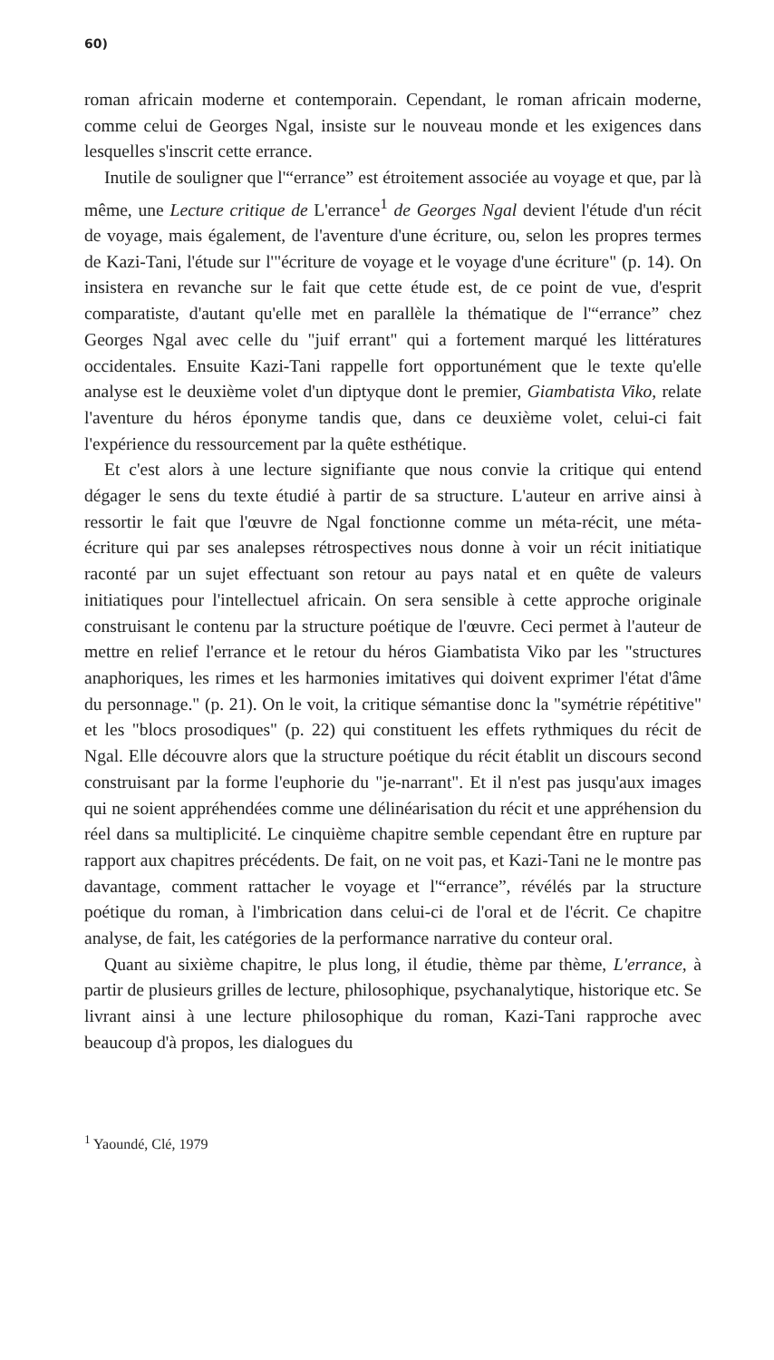60)
roman africain moderne et contemporain. Cependant, le roman africain moderne, comme celui de Georges Ngal, insiste sur le nouveau monde et les exigences dans lesquelles s'inscrit cette errance.
Inutile de souligner que l'“errance” est étroitement associée au voyage et que, par là même, une Lecture critique de L'errance<sup>1</sup> de Georges Ngal devient l'étude d'un récit de voyage, mais également, de l'aventure d'une écriture, ou, selon les propres termes de Kazi-Tani, l'étude sur l'"écriture de voyage et le voyage d'une écriture" (p. 14). On insistera en revanche sur le fait que cette étude est, de ce point de vue, d'esprit comparatiste, d'autant qu'elle met en parallèle la thématique de l'“errance” chez Georges Ngal avec celle du "juif errant" qui a fortement marqué les littératures occidentales. Ensuite Kazi-Tani rappelle fort opportunément que le texte qu'elle analyse est le deuxième volet d'un diptyque dont le premier, Giambatista Viko, relate l'aventure du héros éponyme tandis que, dans ce deuxième volet, celui-ci fait l'expérience du ressourcement par la quête esthétique.
Et c'est alors à une lecture signifiante que nous convie la critique qui entend dégager le sens du texte étudié à partir de sa structure. L'auteur en arrive ainsi à ressortir le fait que l'œuvre de Ngal fonctionne comme un méta-récit, une méta-écriture qui par ses analepses rétrospectives nous donne à voir un récit initiatique raconté par un sujet effectuant son retour au pays natal et en quête de valeurs initiatiques pour l'intellectuel africain. On sera sensible à cette approche originale construisant le contenu par la structure poétique de l'œuvre. Ceci permet à l'auteur de mettre en relief l'errance et le retour du héros Giambatista Viko par les "structures anaphoriques, les rimes et les harmonies imitatives qui doivent exprimer l'état d'âme du personnage." (p. 21). On le voit, la critique sémantise donc la "symétrie répétitive" et les "blocs prosodiques" (p. 22) qui constituent les effets rythmiques du récit de Ngal. Elle découvre alors que la structure poétique du récit établit un discours second construisant par la forme l'euphorie du "je-narrant". Et il n'est pas jusqu'aux images qui ne soient appréhendées comme une délinéarisation du récit et une appréhension du réel dans sa multiplicité. Le cinquième chapitre semble cependant être en rupture par rapport aux chapitres précédents. De fait, on ne voit pas, et Kazi-Tani ne le montre pas davantage, comment rattacher le voyage et l'“errance”, révélés par la structure poétique du roman, à l'imbrication dans celui-ci de l'oral et de l'écrit. Ce chapitre analyse, de fait, les catégories de la performance narrative du conteur oral.
Quant au sixième chapitre, le plus long, il étudie, thème par thème, L'errance, à partir de plusieurs grilles de lecture, philosophique, psychanalytique, historique etc. Se livrant ainsi à une lecture philosophique du roman, Kazi-Tani rapproche avec beaucoup d'à propos, les dialogues du
<sup>1</sup> Yaoundé, Clé, 1979